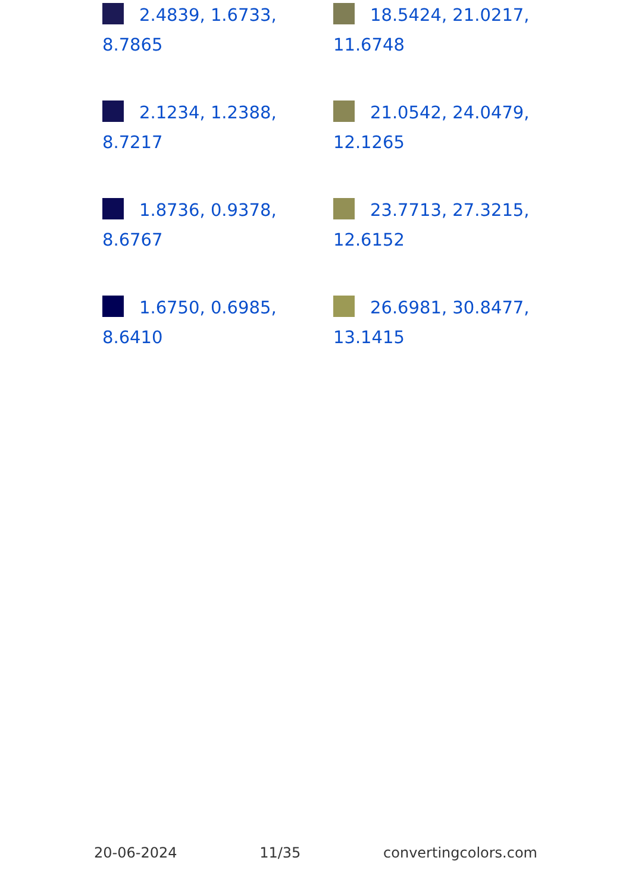2.4839, 1.6733, 8.7865
18.5424, 21.0217, 11.6748
2.1234, 1.2388, 8.7217
21.0542, 24.0479, 12.1265
1.8736, 0.9378, 8.6767
23.7713, 27.3215, 12.6152
1.6750, 0.6985, 8.6410
26.6981, 30.8477, 13.1415
20-06-2024 11/35 convertingcolors.com